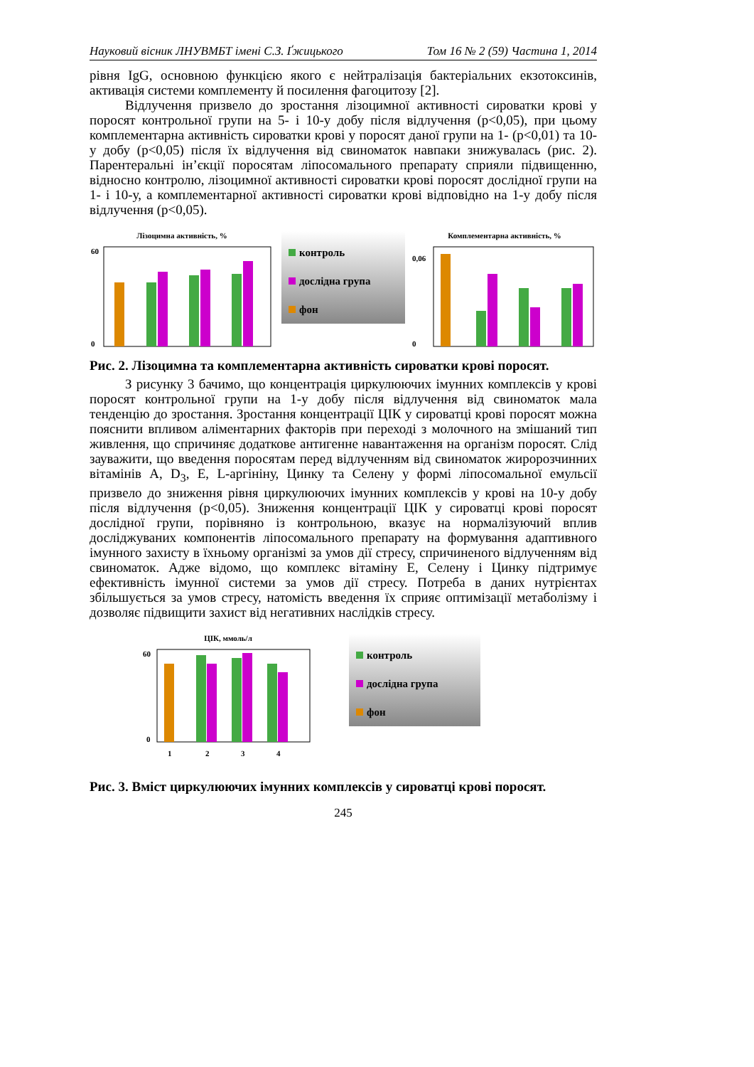Науковий вісник ЛНУВМБТ імені С.З. Ґжицького Том 16 № 2 (59) Частина 1, 2014
рівня IgG, основною функцією якого є нейтралізація бактеріальних екзотоксинів, активація системи комплементу й посилення фагоцитозу [2].
Відлучення призвело до зростання лізоцимної активності сироватки крові у поросят контрольної групи на 5- і 10-у добу після відлучення (p<0,05), при цьому комплементарна активність сироватки крові у поросят даної групи на 1- (p<0,01) та 10-у добу (p<0,05) після їх відлучення від свиноматок навпаки знижувалась (рис. 2). Парентеральні ін’єкції поросятам ліпосомального препарату сприяли підвищенню, відносно контролю, лізоцимної активності сироватки крові поросят дослідної групи на 1- і 10-у, а комплементарної активності сироватки крові відповідно на 1-у добу після відлучення (p<0,05).
Лізоцимна активність, %
60
0
контроль
дослідна група
фон
Комплементарна активність, %
0,06
0
Рис. 2. Лізоцимна та комплементарна активність сироватки крові поросят.
З рисунку 3 бачимо, що концентрація циркулюючих імунних комплексів у крові поросят контрольної групи на 1-у добу після відлучення від свиноматок мала тенденцію до зростання. Зростання концентрації ЦІК у сироватці крові поросят можна пояснити впливом аліментарних факторів при переході з молочного на змішаний тип живлення, що спричиняє додаткове антигенне навантаження на організм поросят. Слід зауважити, що введення поросятам перед відлученням від свиноматок жиророзчинних вітамінів А, D<sub>3</sub>, Е, L-аргініну, Цинку та Селену у формі ліпосомальної емульсії призвело до зниження рівня циркулюючих імунних комплексів у крові на 10-у добу після відлучення (p<0,05). Зниження концентрації ЦІК у сироватці крові поросят дослідної групи, порівняно із контрольною, вказує на нормалізуючий вплив досліджуваних компонентів ліпосомального препарату на формування адаптивного імунного захисту в їхньому організмі за умов дії стресу, спричиненого відлученням від свиноматок. Адже відомо, що комплекс вітаміну Е, Селену і Цинку підтримує ефективність імунної системи за умов дії стресу. Потреба в даних нутрієнтах збільшується за умов стресу, натомість введення їх сприяє оптимізації метаболізму і дозволяє підвищити захист від негативних наслідків стресу.
ЦІК, ммоль/л
60
0
1
2
3
4
контроль
дослідна група
фон
Рис. 3. Вміст циркулюючих імунних комплексів у сироватці крові поросят.
245